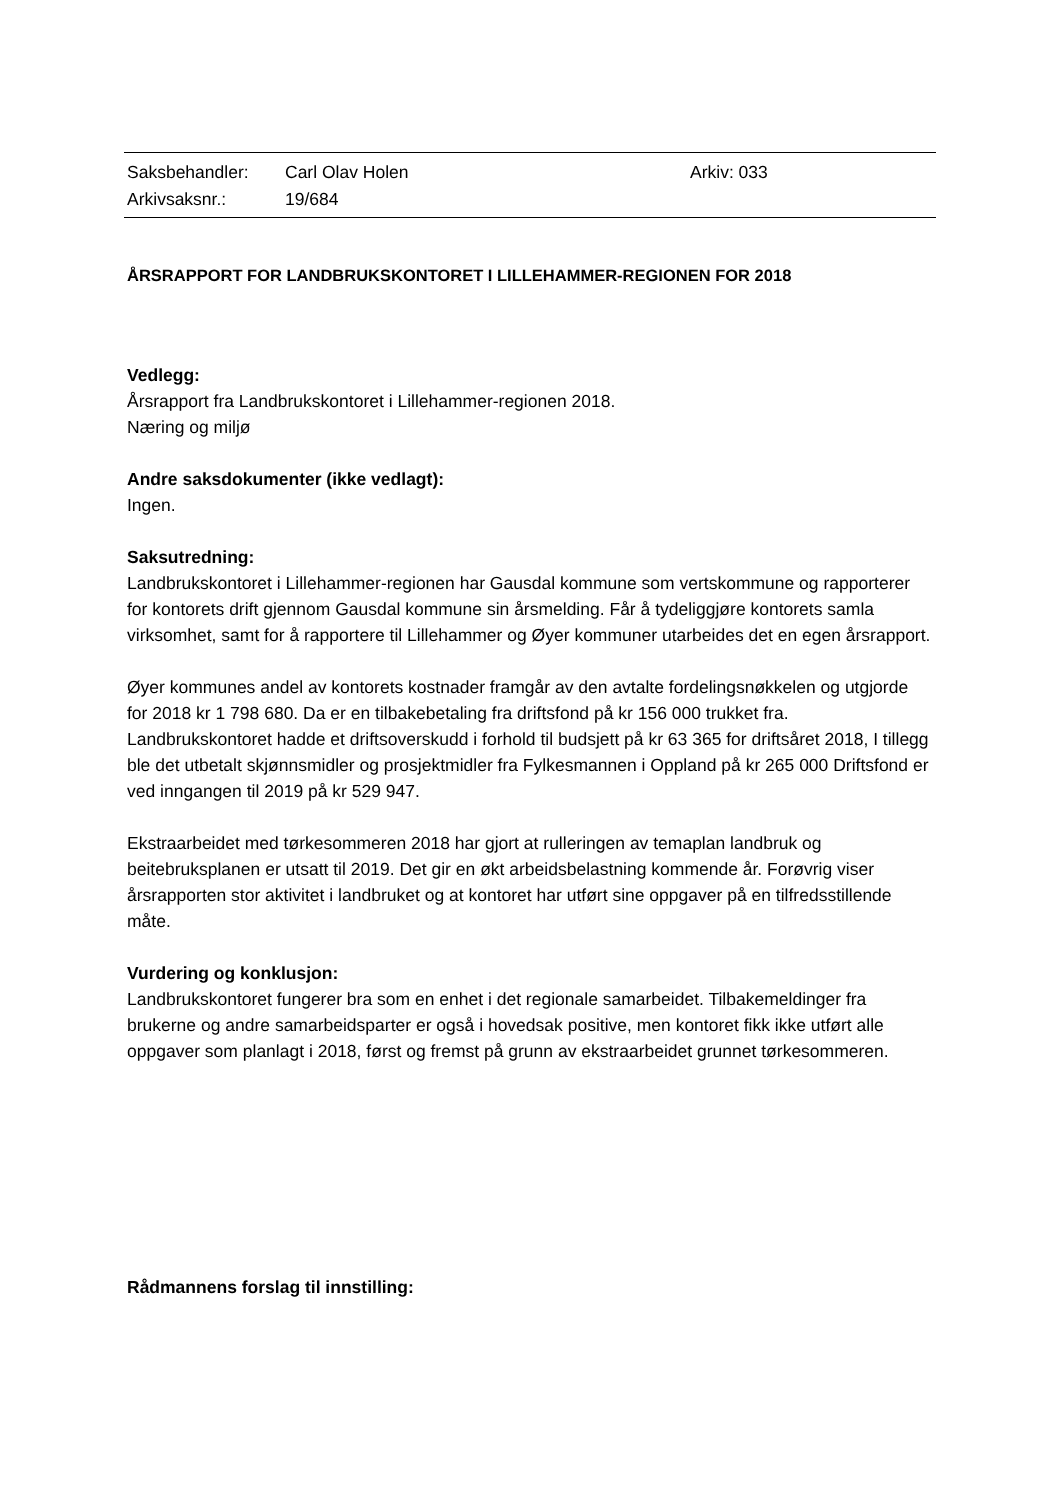| Saksbehandler: | Carl Olav Holen | Arkiv: 033 |
| Arkivsaksnr.: | 19/684 | |
ÅRSRAPPORT FOR LANDBRUKSKONTORET I LILLEHAMMER-REGIONEN FOR 2018
Vedlegg:
Årsrapport fra Landbrukskontoret i Lillehammer-regionen 2018.
Næring og miljø
Andre saksdokumenter (ikke vedlagt):
Ingen.
Saksutredning:
Landbrukskontoret i Lillehammer-regionen har Gausdal kommune som vertskommune og rapporterer for kontorets drift gjennom Gausdal kommune sin årsmelding. Får å tydeliggjøre kontorets samla virksomhet, samt for å rapportere til Lillehammer og Øyer kommuner utarbeides det en egen årsrapport.
Øyer kommunes andel av kontorets kostnader framgår av den avtalte fordelingsnøkkelen og utgjorde for 2018 kr 1 798 680. Da er en tilbakebetaling fra driftsfond på kr 156 000 trukket fra. Landbrukskontoret hadde et driftsoverskudd i forhold til budsjett på kr 63 365 for driftsåret 2018, I tillegg ble det utbetalt skjønnsmidler og prosjektmidler fra Fylkesmannen i Oppland på kr 265 000 Driftsfond er ved inngangen til 2019 på kr 529 947.
Ekstraarbeidet med tørkesommeren 2018 har gjort at rulleringen av temaplan landbruk og beitebruksplanen er utsatt til 2019. Det gir en økt arbeidsbelastning kommende år. Forøvrig viser årsrapporten stor aktivitet i landbruket og at kontoret har utført sine oppgaver på en tilfredsstillende måte.
Vurdering og konklusjon:
Landbrukskontoret fungerer bra som en enhet i det regionale samarbeidet. Tilbakemeldinger fra brukerne og andre samarbeidsparter er også i hovedsak positive, men kontoret fikk ikke utført alle oppgaver som planlagt i 2018, først og fremst på grunn av ekstraarbeidet grunnet tørkesommeren.
Rådmannens forslag til innstilling: